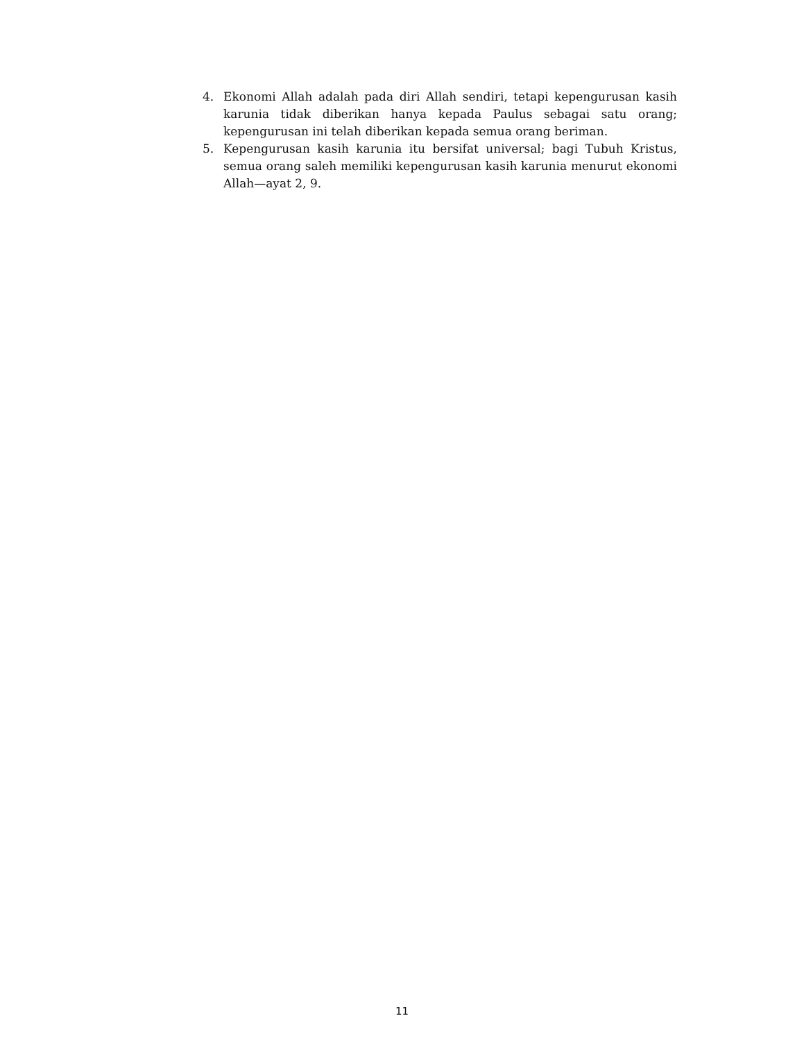4. Ekonomi Allah adalah pada diri Allah sendiri, tetapi kepengurusan kasih karunia tidak diberikan hanya kepada Paulus sebagai satu orang; kepengurusan ini telah diberikan kepada semua orang beriman.
5. Kepengurusan kasih karunia itu bersifat universal; bagi Tubuh Kristus, semua orang saleh memiliki kepengurusan kasih karunia menurut ekonomi Allah—ayat 2, 9.
11